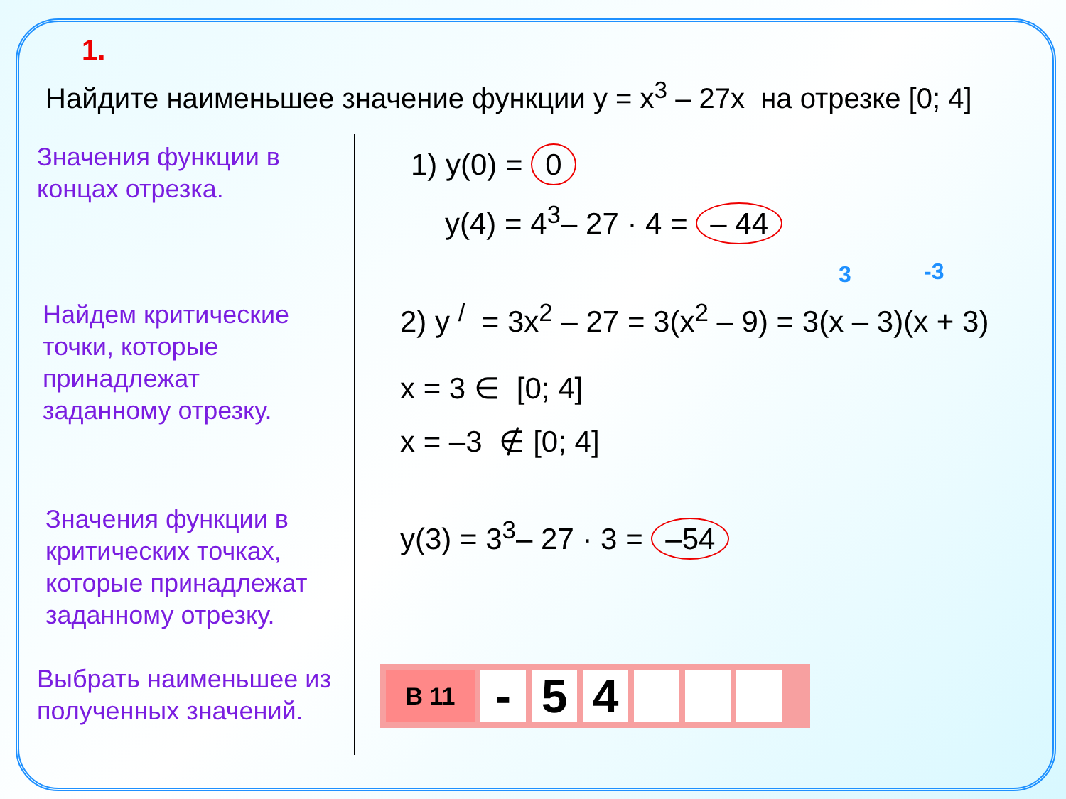1.
Найдите наименьшее значение функции y = x<sup>3</sup> – 27x на отрезке [0; 4]
Значения функции в
концах отрезка.
Найдем критические
точки, которые
принадлежат
заданному отрезку.
Значения функции в
критических точках,
которые принадлежат
заданному отрезку.
Выбрать наименьшее из
полученных значений.
1) y(0) = 0
y(4) = 4<sup>3</sup>– 27 · 4 = – 44
3 -3
2) y <sup>/</sup> = 3x<sup>2</sup> – 27 = 3(x<sup>2</sup> – 9) = 3(x – 3)(x + 3)
x = 3 ∈ [0; 4]
x = –3 ∉ [0; 4]
y(3) = 3<sup>3</sup>– 27 · 3 = –54
В 11
- 5 4